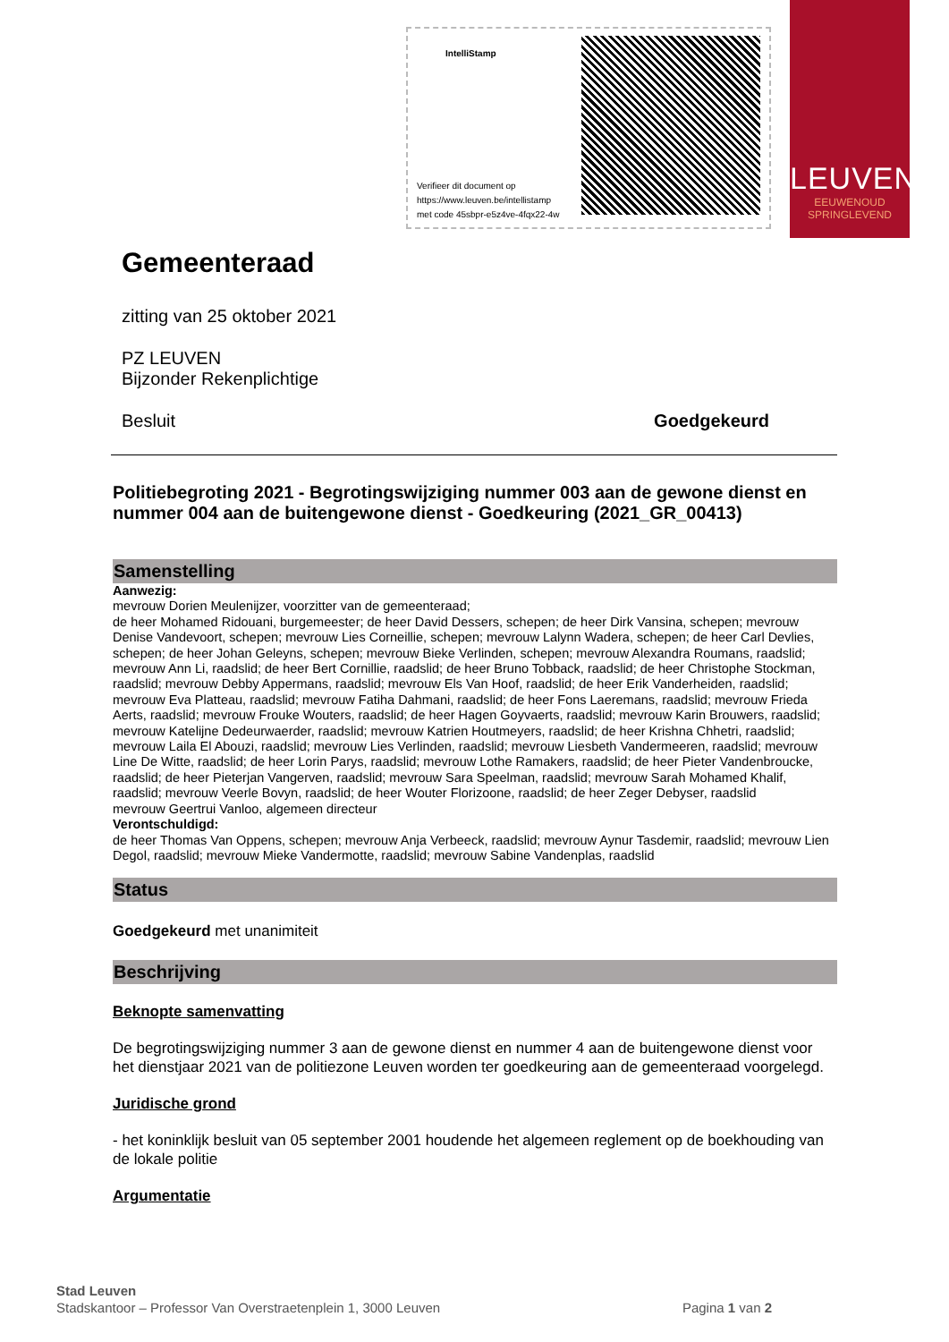IntelliStamp
Verifieer dit document op
https://www.leuven.be/intellistamp
met code 45sbpr-e5z4ve-4fqx22-4w
LEUVEN
EEUWENOUD
SPRINGLEVEND
Gemeenteraad
zitting van 25 oktober 2021
PZ LEUVEN
Bijzonder Rekenplichtige
Besluit Goedgekeurd
Politiebegroting 2021 - Begrotingswijziging nummer 003 aan de gewone dienst en nummer 004 aan de buitengewone dienst - Goedkeuring (2021_GR_00413)
Samenstelling
Aanwezig:
mevrouw Dorien Meulenijzer, voorzitter van de gemeenteraad;
de heer Mohamed Ridouani, burgemeester; de heer David Dessers, schepen; de heer Dirk Vansina, schepen; mevrouw Denise Vandevoort, schepen; mevrouw Lies Corneillie, schepen; mevrouw Lalynn Wadera, schepen; de heer Carl Devlies, schepen; de heer Johan Geleyns, schepen; mevrouw Bieke Verlinden, schepen; mevrouw Alexandra Roumans, raadslid; mevrouw Ann Li, raadslid; de heer Bert Cornillie, raadslid; de heer Bruno Tobback, raadslid; de heer Christophe Stockman, raadslid; mevrouw Debby Appermans, raadslid; mevrouw Els Van Hoof, raadslid; de heer Erik Vanderheiden, raadslid; mevrouw Eva Platteau, raadslid; mevrouw Fatiha Dahmani, raadslid; de heer Fons Laeremans, raadslid; mevrouw Frieda Aerts, raadslid; mevrouw Frouke Wouters, raadslid; de heer Hagen Goyvaerts, raadslid; mevrouw Karin Brouwers, raadslid; mevrouw Katelijne Dedeurwaerder, raadslid; mevrouw Katrien Houtmeyers, raadslid; de heer Krishna Chhetri, raadslid; mevrouw Laila El Abouzi, raadslid; mevrouw Lies Verlinden, raadslid; mevrouw Liesbeth Vandermeeren, raadslid; mevrouw Line De Witte, raadslid; de heer Lorin Parys, raadslid; mevrouw Lothe Ramakers, raadslid; de heer Pieter Vandenbroucke, raadslid; de heer Pieterjan Vangerven, raadslid; mevrouw Sara Speelman, raadslid; mevrouw Sarah Mohamed Khalif, raadslid; mevrouw Veerle Bovyn, raadslid; de heer Wouter Florizoone, raadslid; de heer Zeger Debyser, raadslid
mevrouw Geertrui Vanloo, algemeen directeur
Verontschuldigd:
de heer Thomas Van Oppens, schepen; mevrouw Anja Verbeeck, raadslid; mevrouw Aynur Tasdemir, raadslid; mevrouw Lien Degol, raadslid; mevrouw Mieke Vandermotte, raadslid; mevrouw Sabine Vandenplas, raadslid
Status
Goedgekeurd met unanimiteit
Beschrijving
Beknopte samenvatting
De begrotingswijziging nummer 3 aan de gewone dienst en nummer 4 aan de buitengewone dienst voor het dienstjaar 2021 van de politiezone Leuven worden ter goedkeuring aan de gemeenteraad voorgelegd.
Juridische grond
- het koninklijk besluit van 05 september 2001 houdende het algemeen reglement op de boekhouding van de lokale politie
Argumentatie
Stad Leuven
Stadskantoor – Professor Van Overstraetenplein 1, 3000 Leuven Pagina 1 van 2